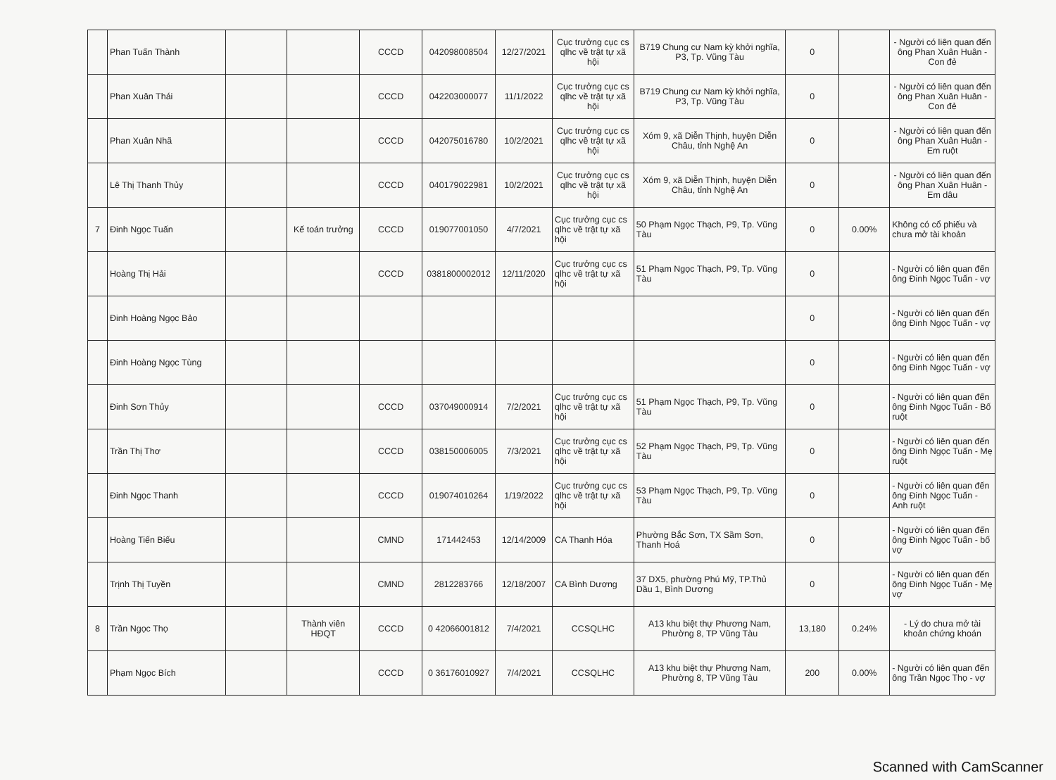| | Phan Tuấn Thành | | | CCCD | 042098008504 | 12/27/2021 | Cục trưởng cục cs qlhc về trật tự xã hội | B719 Chung cư Nam kỳ khởi nghĩa, P3, Tp. Vũng Tàu | 0 | | - Người có liên quan đến ông Phan Xuân Huân - Con đẻ |
| | Phan Xuân Thái | | | CCCD | 042203000077 | 11/1/2022 | Cục trưởng cục cs qlhc về trật tự xã hội | B719 Chung cư Nam kỳ khởi nghĩa, P3, Tp. Vũng Tàu | 0 | | - Người có liên quan đến ông Phan Xuân Huân - Con đẻ |
| | Phan Xuân Nhã | | | CCCD | 042075016780 | 10/2/2021 | Cục trưởng cục cs qlhc về trật tự xã hội | Xóm 9, xã Diễn Thịnh, huyện Diễn Châu, tỉnh Nghệ An | 0 | | - Người có liên quan đến ông Phan Xuân Huân - Em ruột |
| | Lê Thị Thanh Thủy | | | CCCD | 040179022981 | 10/2/2021 | Cục trưởng cục cs qlhc về trật tự xã hội | Xóm 9, xã Diễn Thịnh, huyện Diễn Châu, tỉnh Nghệ An | 0 | | - Người có liên quan đến ông Phan Xuân Huân - Em dâu |
| 7 | Đinh Ngọc Tuấn | | Kế toán trưởng | CCCD | 019077001050 | 4/7/2021 | Cục trưởng cục cs qlhc về trật tự xã hội | 50 Phạm Ngọc Thạch, P9, Tp. Vũng Tàu | 0 | 0.00% | Không có cổ phiếu và chưa mở tài khoản |
| | Hoàng Thị Hải | | | CCCD | 0381800002012 | 12/11/2020 | Cục trưởng cục cs qlhc về trật tự xã hội | 51 Phạm Ngọc Thạch, P9, Tp. Vũng Tàu | 0 | | - Người có liên quan đến ông Đinh Ngọc Tuấn - vợ |
| | Đinh Hoàng Ngọc Bảo | | | | | | | | 0 | | - Người có liên quan đến ông Đinh Ngọc Tuấn - vợ |
| | Đinh Hoàng Ngọc Tùng | | | | | | | | 0 | | - Người có liên quan đến ông Đinh Ngọc Tuấn - vợ |
| | Đinh Sơn Thủy | | | CCCD | 037049000914 | 7/2/2021 | Cục trưởng cục cs qlhc về trật tự xã hội | 51 Phạm Ngọc Thạch, P9, Tp. Vũng Tàu | 0 | | - Người có liên quan đến ông Đinh Ngọc Tuấn - Bố ruột |
| | Trần Thị Thơ | | | CCCD | 038150006005 | 7/3/2021 | Cục trưởng cục cs qlhc về trật tự xã hội | 52 Phạm Ngọc Thạch, P9, Tp. Vũng Tàu | 0 | | - Người có liên quan đến ông Đinh Ngọc Tuấn - Mẹ ruột |
| | Đinh Ngọc Thanh | | | CCCD | 019074010264 | 1/19/2022 | Cục trưởng cục cs qlhc về trật tự xã hội | 53 Phạm Ngọc Thạch, P9, Tp. Vũng Tàu | 0 | | - Người có liên quan đến ông Đinh Ngọc Tuấn - Anh ruột |
| | Hoàng Tiến Biếu | | | CMND | 171442453 | 12/14/2009 | CA Thanh Hóa | Phường Bắc Sơn, TX Sầm Sơn, Thanh Hoá | 0 | | - Người có liên quan đến ông Đinh Ngọc Tuấn - bố vợ |
| | Trịnh Thị Tuyền | | | CMND | 2812283766 | 12/18/2007 | CA Bình Dương | 37 DX5, phường Phú Mỹ, TP.Thủ Dầu 1, Bình Dương | 0 | | - Người có liên quan đến ông Đinh Ngọc Tuấn - Mẹ vợ |
| 8 | Trần Ngọc Thọ | | Thành viên HĐQT | CCCD | 0 42066001812 | 7/4/2021 | CCSQLHC | A13 khu biệt thự Phương Nam, Phường 8, TP Vũng Tàu | 13,180 | 0.24% | - Lý do chưa mở tài khoản chứng khoán |
| | Phạm Ngọc Bích | | | CCCD | 0 36176010927 | 7/4/2021 | CCSQLHC | A13 khu biệt thự Phương Nam, Phường 8, TP Vũng Tàu | 200 | 0.00% | - Người có liên quan đến ông Trần Ngọc Thọ - vợ |
Scanned with CamScanner